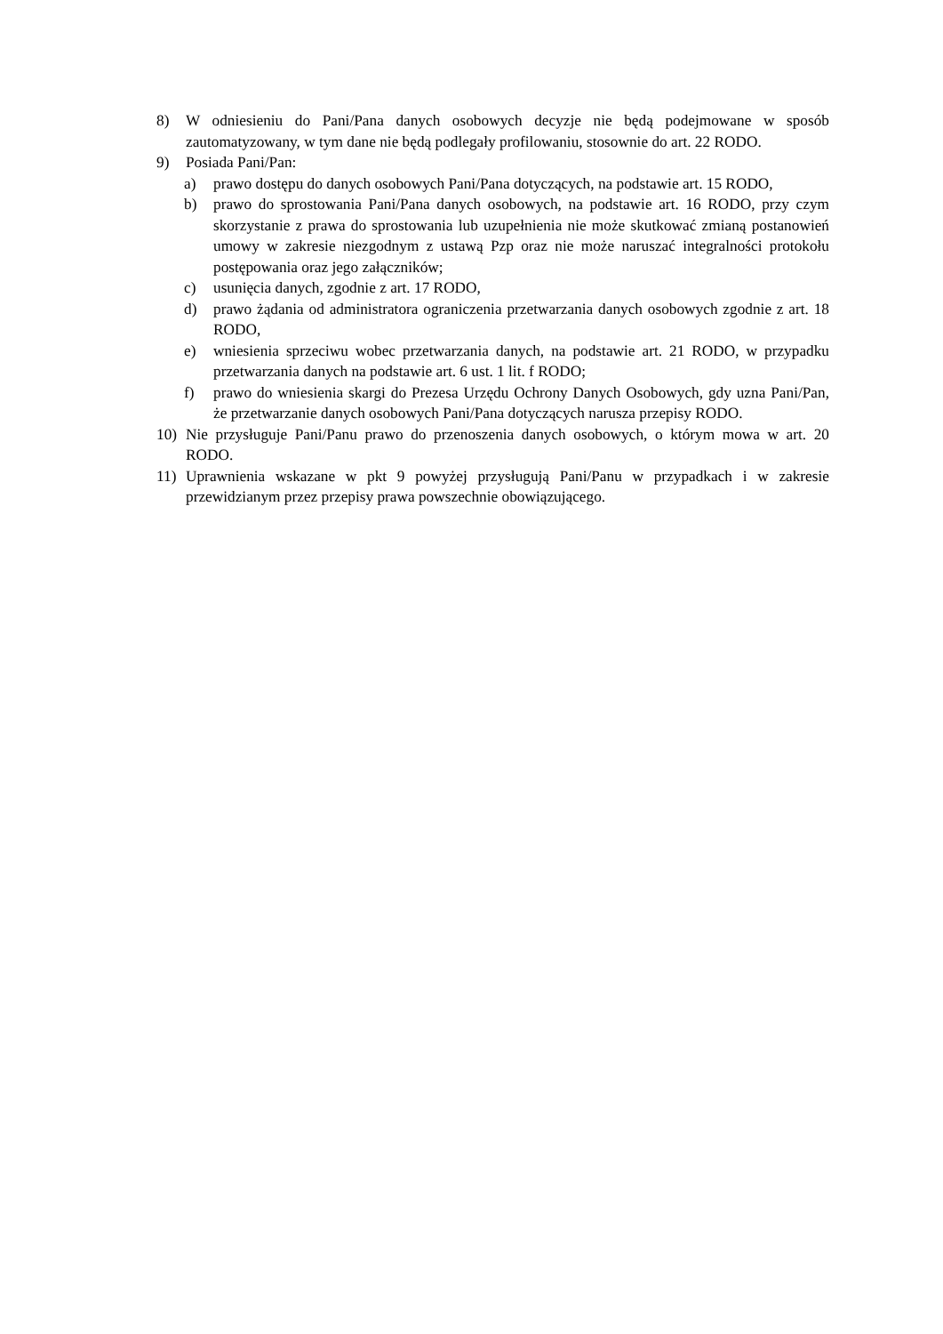8) W odniesieniu do Pani/Pana danych osobowych decyzje nie będą podejmowane w sposób zautomatyzowany, w tym dane nie będą podlegały profilowaniu, stosownie do art. 22 RODO.
9) Posiada Pani/Pan:
a) prawo dostępu do danych osobowych Pani/Pana dotyczących, na podstawie art. 15 RODO,
b) prawo do sprostowania Pani/Pana danych osobowych, na podstawie art. 16 RODO, przy czym skorzystanie z prawa do sprostowania lub uzupełnienia nie może skutkować zmianą postanowień umowy w zakresie niezgodnym z ustawą Pzp oraz nie może naruszać integralności protokołu postępowania oraz jego załączników;
c) usunięcia danych, zgodnie z art. 17 RODO,
d) prawo żądania od administratora ograniczenia przetwarzania danych osobowych zgodnie z art. 18 RODO,
e) wniesienia sprzeciwu wobec przetwarzania danych, na podstawie art. 21 RODO, w przypadku przetwarzania danych na podstawie art. 6 ust. 1 lit. f RODO;
f) prawo do wniesienia skargi do Prezesa Urzędu Ochrony Danych Osobowych, gdy uzna Pani/Pan, że przetwarzanie danych osobowych Pani/Pana dotyczących narusza przepisy RODO.
10) Nie przysługuje Pani/Panu prawo do przenoszenia danych osobowych, o którym mowa w art. 20 RODO.
11) Uprawnienia wskazane w pkt 9 powyżej przysługują Pani/Panu w przypadkach i w zakresie przewidzianym przez przepisy prawa powszechnie obowiązującego.